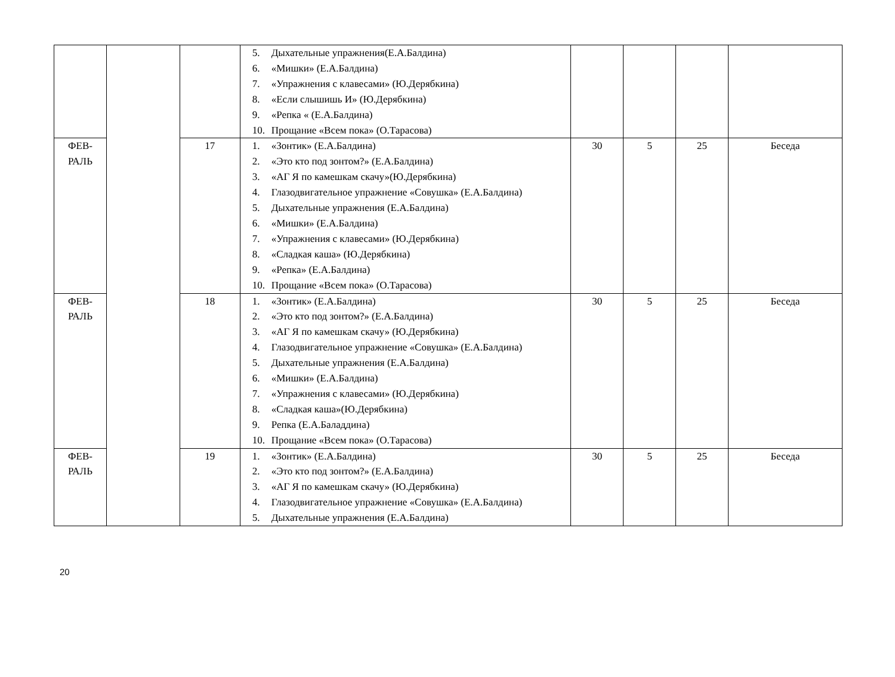| | | | 5. Дыхательные упражнения(Е.А.Балдина) 6. «Мишки» (Е.А.Балдина) 7. «Упражнения с клавесами» (Ю.Дерябкина) 8. «Если слышишь И» (Ю.Дерябкина) 9. «Репка « (Е.А.Балдина) 10. Прощание «Всем пока» (О.Тарасова) | | | | |
| ФЕВ- РАЛЬ | | 17 | 1. «Зонтик» (Е.А.Балдина) 2. «Это кто под зонтом?» (Е.А.Балдина) 3. «АГ Я по камешкам скачу»(Ю.Дерябкина) 4. Глазодвигательное упражнение «Совушка» (Е.А.Балдина) 5. Дыхательные упражнения (Е.А.Балдина) 6. «Мишки» (Е.А.Балдина) 7. «Упражнения с клавесами» (Ю.Дерябкина) 8. «Сладкая каша» (Ю.Дерябкина) 9. «Репка» (Е.А.Балдина) 10. Прощание «Всем пока» (О.Тарасова) | 30 | 5 | 25 | Беседа |
| ФЕВ- РАЛЬ | | 18 | 1. «Зонтик» (Е.А.Балдина) 2. «Это кто под зонтом?» (Е.А.Балдина) 3. «АГ Я по камешкам скачу» (Ю.Дерябкина) 4. Глазодвигательное упражнение «Совушка» (Е.А.Балдина) 5. Дыхательные упражнения (Е.А.Балдина) 6. «Мишки» (Е.А.Балдина) 7. «Упражнения с клавесами» (Ю.Дерябкина) 8. «Сладкая каша»(Ю.Дерябкина) 9. Репка (Е.А.Баладдина) 10. Прощание «Всем пока» (О.Тарасова) | 30 | 5 | 25 | Беседа |
| ФЕВ- РАЛЬ | | 19 | 1. «Зонтик» (Е.А.Балдина) 2. «Это кто под зонтом?» (Е.А.Балдина) 3. «АГ Я по камешкам скачу» (Ю.Дерябкина) 4. Глазодвигательное упражнение «Совушка» (Е.А.Балдина) 5. Дыхательные упражнения (Е.А.Балдина) | 30 | 5 | 25 | Беседа |
20